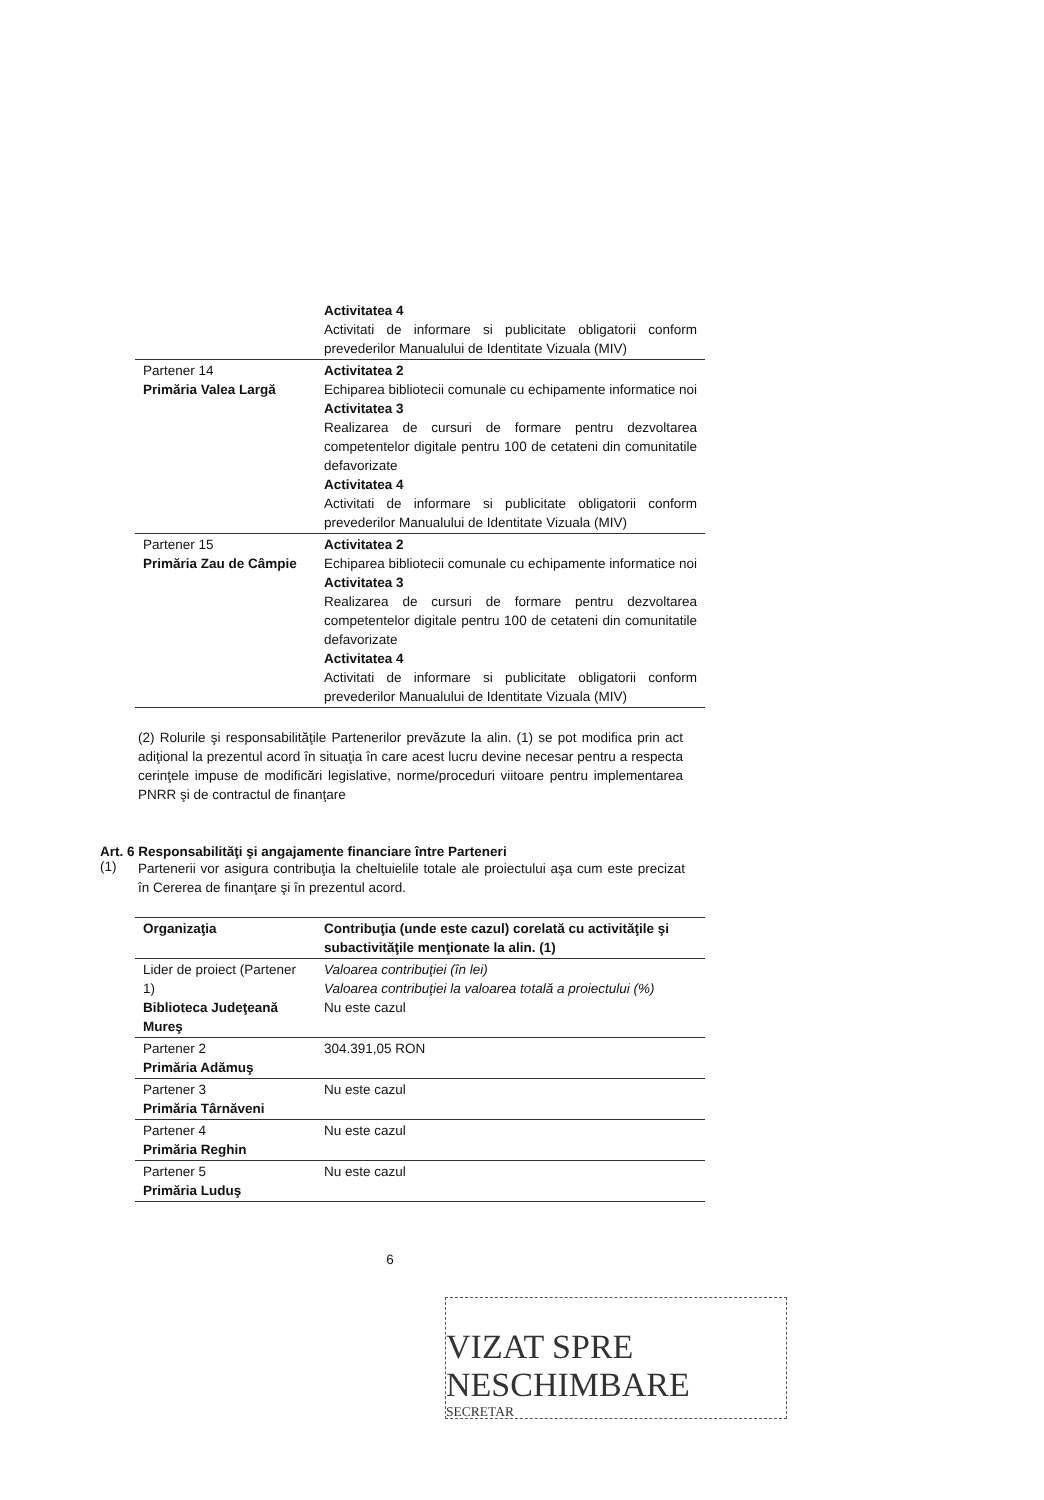| | Activitatea 4 Activitati de informare si publicitate obligatorii conform prevederilor Manualului de Identitate Vizuala (MIV) |
| Partener 14 Primăria Valea Largă | Activitatea 2 Echiparea bibliotecii comunale cu echipamente informatice noi Activitatea 3 Realizarea de cursuri de formare pentru dezvoltarea competentelor digitale pentru 100 de cetateni din comunitatile defavorizate Activitatea 4 Activitati de informare si publicitate obligatorii conform prevederilor Manualului de Identitate Vizuala (MIV) |
| Partener 15 Primăria Zau de Câmpie | Activitatea 2 Echiparea bibliotecii comunale cu echipamente informatice noi Activitatea 3 Realizarea de cursuri de formare pentru dezvoltarea competentelor digitale pentru 100 de cetateni din comunitatile defavorizate Activitatea 4 Activitati de informare si publicitate obligatorii conform prevederilor Manualului de Identitate Vizuala (MIV) |
(2) Rolurile şi responsabilităţile Partenerilor prevăzute la alin. (1) se pot modifica prin act adiţional la prezentul acord în situaţia în care acest lucru devine necesar pentru a respecta cerinţele impuse de modificări legislative, norme/proceduri viitoare pentru implementarea PNRR şi de contractul de finanţare
Art. 6 Responsabilităţi şi angajamente financiare între Parteneri
(1)
Partenerii vor asigura contribuţia la cheltuielile totale ale proiectului aşa cum este precizat în Cererea de finanţare şi în prezentul acord.
| Organizaţia | Contribuţia (unde este cazul) corelată cu activităţile şi subactivităţile menţionate la alin. (1) |
| --- | --- |
| Lider de proiect (Partener 1) Biblioteca Judeţeană Mureş | Valoarea contribuţiei (în lei) Valoarea contribuţiei la valoarea totală a proiectului (%) Nu este cazul |
| Partener 2 Primăria Adămuş | 304.391,05 RON |
| Partener 3 Primăria Târnăveni | Nu este cazul |
| Partener 4 Primăria Reghin | Nu este cazul |
| Partener 5 Primăria Luduş | Nu este cazul |
6
VIZAT SPRE NESCHIMBARE
SECRETAR